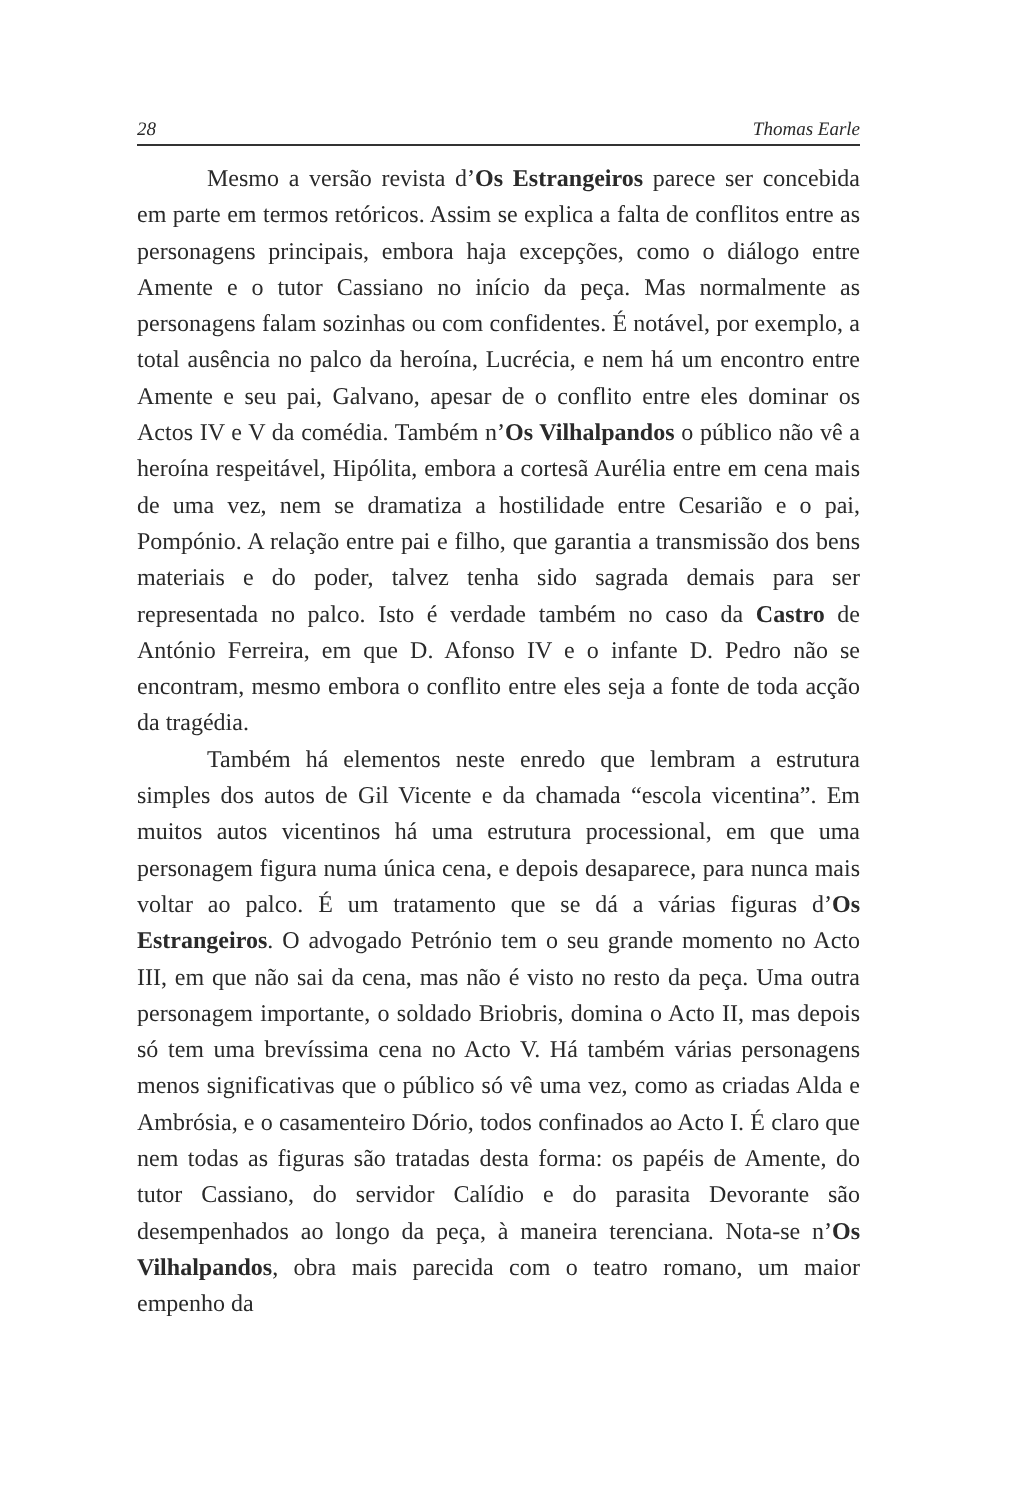28 Thomas Earle
Mesmo a versão revista d’Os Estrangeiros parece ser concebida em parte em termos retóricos. Assim se explica a falta de conflitos entre as personagens principais, embora haja excepções, como o diálogo entre Amente e o tutor Cassiano no início da peça. Mas normalmente as personagens falam sozinhas ou com confidentes. É notável, por exemplo, a total ausência no palco da heroína, Lucrécia, e nem há um encontro entre Amente e seu pai, Galvano, apesar de o conflito entre eles dominar os Actos IV e V da comédia. Também n’Os Vilhalpandos o público não vê a heroína respeitável, Hipólita, embora a cortesã Aurélia entre em cena mais de uma vez, nem se dramatiza a hostilidade entre Cesarião e o pai, Pompónio. A relação entre pai e filho, que garantia a transmissão dos bens materiais e do poder, talvez tenha sido sagrada demais para ser representada no palco. Isto é verdade também no caso da Castro de António Ferreira, em que D. Afonso IV e o infante D. Pedro não se encontram, mesmo embora o conflito entre eles seja a fonte de toda acção da tragédia.
Também há elementos neste enredo que lembram a estrutura simples dos autos de Gil Vicente e da chamada “escola vicentina”. Em muitos autos vicentinos há uma estrutura processional, em que uma personagem figura numa única cena, e depois desaparece, para nunca mais voltar ao palco. É um tratamento que se dá a várias figuras d’Os Estrangeiros. O advogado Petrónio tem o seu grande momento no Acto III, em que não sai da cena, mas não é visto no resto da peça. Uma outra personagem importante, o soldado Briobris, domina o Acto II, mas depois só tem uma brevíssima cena no Acto V. Há também várias personagens menos significativas que o público só vê uma vez, como as criadas Alda e Ambrósia, e o casamenteiro Dório, todos confinados ao Acto I. É claro que nem todas as figuras são tratadas desta forma: os papéis de Amente, do tutor Cassiano, do servidor Calídio e do parasita Devorante são desempenhados ao longo da peça, à maneira terenciana. Nota-se n’Os Vilhalpandos, obra mais parecida com o teatro romano, um maior empenho da